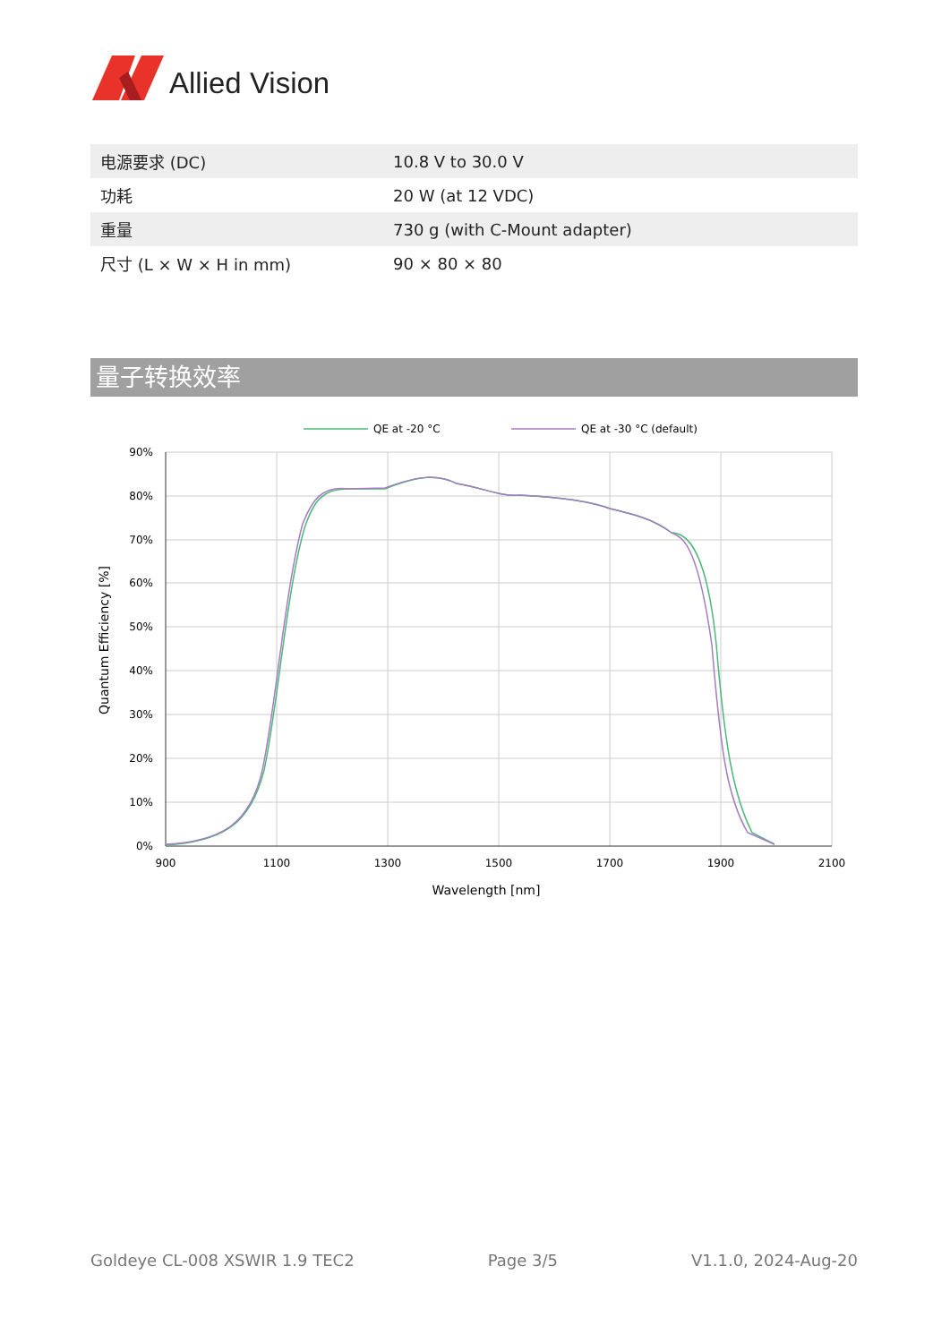Allied Vision
| 电源要求 (DC) | 10.8 V to 30.0 V |
| 功耗 | 20 W (at 12 VDC) |
| 重量 | 730 g (with C-Mount adapter) |
| 尺寸 (L × W × H in mm) | 90 × 80 × 80 |
量子转换效率
QE at -20 °C
QE at -30 °C (default)
90%
80%
70%
60%
50%
40%
30%
20%
10%
0%
900
1100
1300
1500
1700
1900
2100
Wavelength [nm]
Quantum Efficiency [%]
Goldeye CL-008 XSWIR 1.9 TEC2 Page 3/5 V1.1.0, 2024-Aug-20